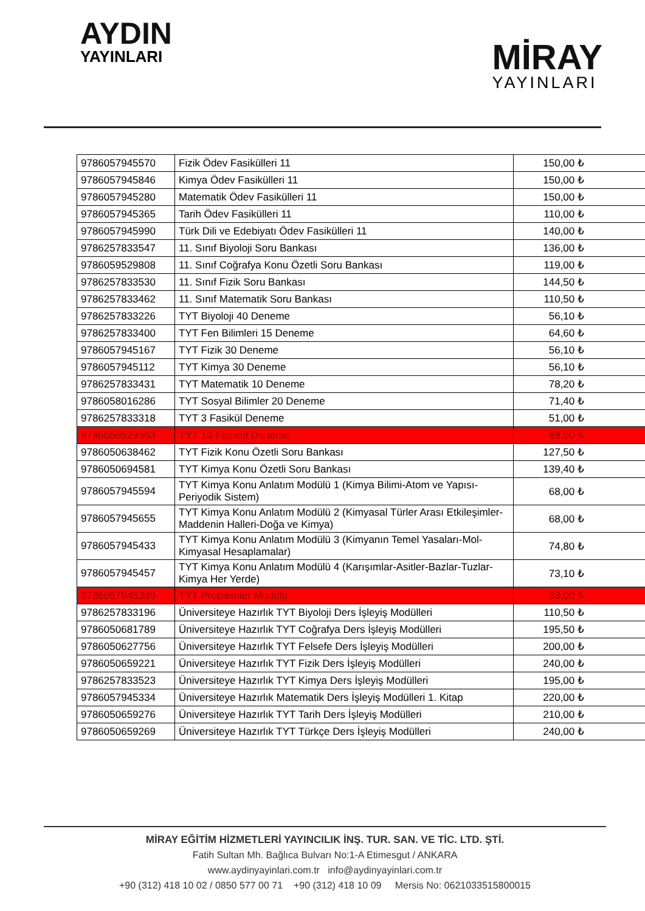AYDIN
YAYINLARI
MİRAY
YAYINLARI
| 9786057945570 | Fizik Ödev Fasikülleri 11 | 150,00 ₺ |
| 9786057945846 | Kimya Ödev Fasikülleri 11 | 150,00 ₺ |
| 9786057945280 | Matematik Ödev Fasikülleri 11 | 150,00 ₺ |
| 9786057945365 | Tarih Ödev Fasikülleri 11 | 110,00 ₺ |
| 9786057945990 | Türk Dili ve Edebiyatı Ödev Fasikülleri 11 | 140,00 ₺ |
| 9786257833547 | 11. Sınıf Biyoloji Soru Bankası | 136,00 ₺ |
| 9786059529808 | 11. Sınıf Coğrafya Konu Özetli Soru Bankası | 119,00 ₺ |
| 9786257833530 | 11. Sınıf Fizik Soru Bankası | 144,50 ₺ |
| 9786257833462 | 11. Sınıf Matematik Soru Bankası | 110,50 ₺ |
| 9786257833226 | TYT Biyoloji 40 Deneme | 56,10 ₺ |
| 9786257833400 | TYT Fen Bilimleri 15 Deneme | 64,60 ₺ |
| 9786057945167 | TYT Fizik 30 Deneme | 56,10 ₺ |
| 9786057945112 | TYT Kimya 30 Deneme | 56,10 ₺ |
| 9786257833431 | TYT Matematik 10 Deneme | 78,20 ₺ |
| 9786058016286 | TYT Sosyal Bilimler 20 Deneme | 71,40 ₺ |
| 9786257833318 | TYT 3 Fasikül Deneme | 51,00 ₺ |
| 9786059529563 | TYT 10 Fasikül Deneme | 68,00 ₺ |
| 9786050638462 | TYT Fizik Konu Özetli Soru Bankası | 127,50 ₺ |
| 9786050694581 | TYT Kimya Konu Özetli Soru Bankası | 139,40 ₺ |
| 9786057945594 | TYT Kimya Konu Anlatım Modülü 1 (Kimya Bilimi-Atom ve Yapısı-Periyodik Sistem) | 68,00 ₺ |
| 9786057945655 | TYT Kimya Konu Anlatım Modülü 2 (Kimyasal Türler Arası Etkileşimler-Maddenin Halleri-Doğa ve Kimya) | 68,00 ₺ |
| 9786057945433 | TYT Kimya Konu Anlatım Modülü 3 (Kimyanın Temel Yasaları-Mol-Kimyasal Hesaplamalar) | 74,80 ₺ |
| 9786057945457 | TYT Kimya Konu Anlatım Modülü 4 (Karışımlar-Asitler-Bazlar-Tuzlar-Kimya Her Yerde) | 73,10 ₺ |
| 9786057945389 | TYT Problemler Modülü | 38,00 ₺ |
| 9786257833196 | Üniversiteye Hazırlık TYT Biyoloji Ders İşleyiş Modülleri | 110,50 ₺ |
| 9786050681789 | Üniversiteye Hazırlık TYT Coğrafya Ders İşleyiş Modülleri | 195,50 ₺ |
| 9786050627756 | Üniversiteye Hazırlık TYT Felsefe Ders İşleyiş Modülleri | 200,00 ₺ |
| 9786050659221 | Üniversiteye Hazırlık TYT Fizik Ders İşleyiş Modülleri | 240,00 ₺ |
| 9786257833523 | Üniversiteye Hazırlık TYT Kimya Ders İşleyiş Modülleri | 195,00 ₺ |
| 9786057945334 | Üniversiteye Hazırlık Matematik Ders İşleyiş Modülleri 1. Kitap | 220,00 ₺ |
| 9786050659276 | Üniversiteye Hazırlık TYT Tarih Ders İşleyiş Modülleri | 210,00 ₺ |
| 9786050659269 | Üniversiteye Hazırlık TYT Türkçe Ders İşleyiş Modülleri | 240,00 ₺ |
MİRAY EĞİTİM HİZMETLERİ YAYINCILIK İNŞ. TUR. SAN. VE TİC. LTD. ŞTİ.
Fatih Sultan Mh. Bağlıca Bulvarı No:1-A Etimesgut / ANKARA
www.aydinyayinlari.com.tr info@aydinyayinlari.com.tr
+90 (312) 418 10 02 / 0850 577 00 71 +90 (312) 418 10 09 Mersis No: 0621033515800015